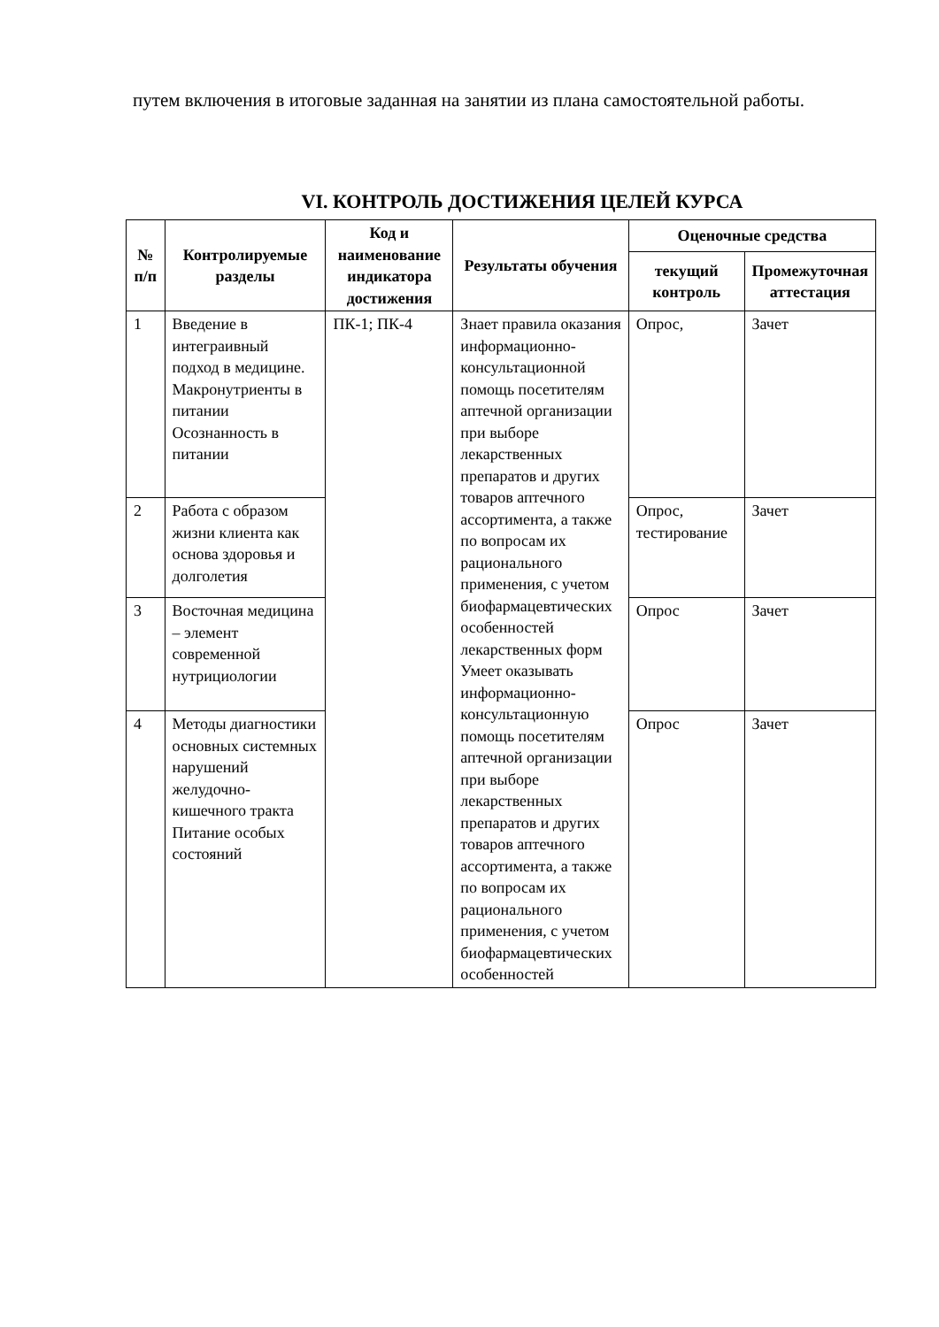путем включения в итоговые заданная на занятии из плана самостоятельной работы.
VI. КОНТРОЛЬ ДОСТИЖЕНИЯ ЦЕЛЕЙ КУРСА
| № п/п | Контролируемые разделы | Код и наименование индикатора достижения | Результаты обучения | Оценочные средства | |
| --- | --- | --- | --- | --- | --- |
| | | | | текущий контроль | Промежуточная аттестация |
| 1 | Введение в интеграивный подход в медицине. Макронутриенты в питании Осознанность в питании | ПК-1; ПК-4 | Знает правила оказания информационно-консультационной помощь посетителям аптечной организации при выборе лекарственных препаратов и других товаров аптечного ассортимента, а также по вопросам их рационального применения, с учетом биофармацевтических особенностей лекарственных форм Умеет оказывать информационно-консультационную помощь посетителям аптечной организации при выборе лекарственных препаратов и других товаров аптечного ассортимента, а также по вопросам их рационального применения, с учетом биофармацевтических особенностей | Опрос, | Зачет |
| 2 | Работа с образом жизни клиента как основа здоровья и долголетия | | | Опрос, тестирование | Зачет |
| 3 | Восточная медицина – элемент современной нутрициологии | | | Опрос | Зачет |
| 4 | Методы диагностики основных системных нарушений желудочно-кишечного тракта Питание особых состояний | | | Опрос | Зачет |